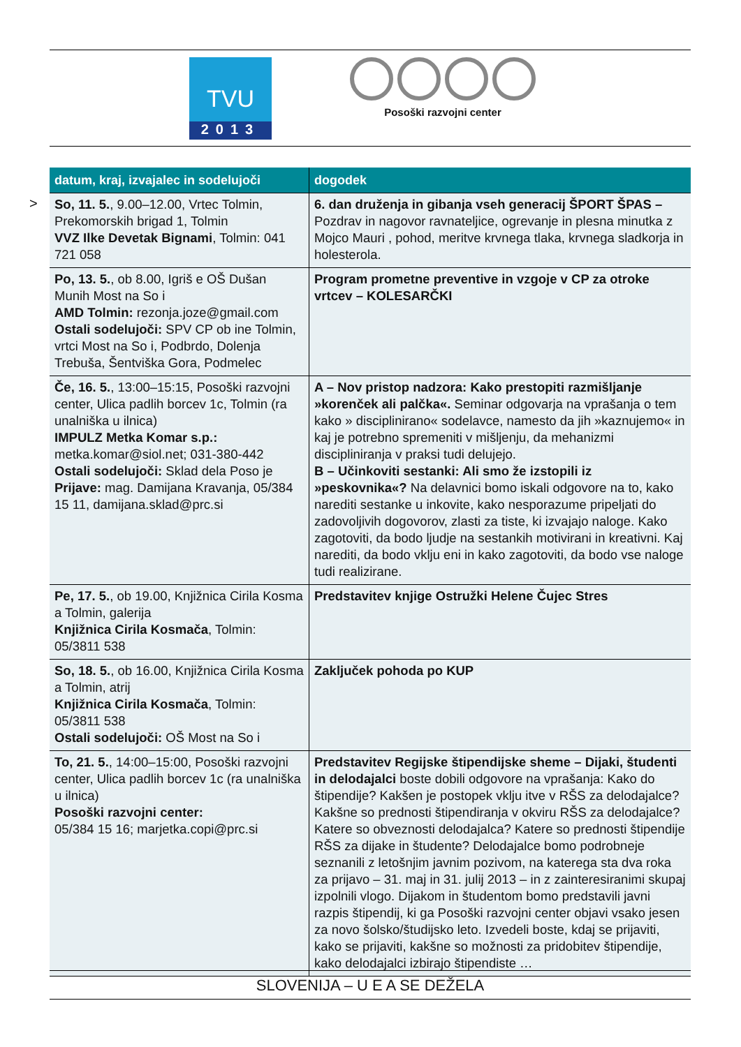TVU
2013
Posoški razvojni center
>
| datum, kraj, izvajalec in sodelujoči | dogodek |
| --- | --- |
| So, 11. 5. , 9.00–12.00, Vrtec Tolmin, Prekomorskih brigad 1, Tolmin VVZ Ilke Devetak Bignami , Tolmin: 041 721 058 | 6. dan druženja in gibanja vseh generacij ŠPORT ŠPAS – Pozdrav in nagovor ravnateljice, ogrevanje in plesna minutka z Mojco Mauri , pohod, meritve krvnega tlaka, krvnega sladkorja in holesterola. |
| Po, 13. 5. , ob 8.00, Igriš e OŠ Dušan Munih Most na So i AMD Tolmin: rezonja.joze@gmail.com Ostali sodelujoči: SPV CP ob ine Tolmin, vrtci Most na So i, Podbrdo, Dolenja Trebuša, Šentviška Gora, Podmelec | Program prometne preventive in vzgoje v CP za otroke vrtcev – KOLESARČKI |
| Če, 16. 5. , 13:00–15:15, Posoški razvojni center, Ulica padlih borcev 1c, Tolmin (ra unalniška u ilnica) IMPULZ Metka Komar s.p.: metka.komar@siol.net; 031-380-442 Ostali sodelujoči: Sklad dela Poso je Prijave: mag. Damijana Kravanja, 05/384 15 11, damijana.sklad@prc.si | A – Nov pristop nadzora: Kako prestopiti razmišljanje »korenček ali palčka«. Seminar odgovarja na vprašanja o tem kako » disciplinirano« sodelavce, namesto da jih »kaznujemo« in kaj je potrebno spremeniti v mišljenju, da mehanizmi discipliniranja v praksi tudi delujejo. B – Učinkoviti sestanki: Ali smo že izstopili iz »peskovnika«? Na delavnici bomo iskali odgovore na to, kako narediti sestanke u inkovite, kako nesporazume pripeljati do zadovoljivih dogovorov, zlasti za tiste, ki izvajajo naloge. Kako zagotoviti, da bodo ljudje na sestankih motivirani in kreativni. Kaj narediti, da bodo vklju eni in kako zagotoviti, da bodo vse naloge tudi realizirane. |
| Pe, 17. 5. , ob 19.00, Knjižnica Cirila Kosma a Tolmin, galerija Knjižnica Cirila Kosmača , Tolmin: 05/3811 538 | Predstavitev knjige Ostružki Helene Čujec Stres |
| So, 18. 5. , ob 16.00, Knjižnica Cirila Kosma a Tolmin, atrij Knjižnica Cirila Kosmača , Tolmin: 05/3811 538 Ostali sodelujoči: OŠ Most na So i | Zaključek pohoda po KUP |
| To, 21. 5. , 14:00–15:00, Posoški razvojni center, Ulica padlih borcev 1c (ra unalniška u ilnica) Posoški razvojni center: 05/384 15 16; marjetka.copi@prc.si | Predstavitev Regijske štipendijske sheme – Dijaki, študenti in delodajalci boste dobili odgovore na vprašanja: Kako do štipendije? Kakšen je postopek vklju itve v RŠS za delodajalce? Kakšne so prednosti štipendiranja v okviru RŠS za delodajalce? Katere so obveznosti delodajalca? Katere so prednosti štipendije RŠS za dijake in študente? Delodajalce bomo podrobneje seznanili z letošnjim javnim pozivom, na katerega sta dva roka za prijavo – 31. maj in 31. julij 2013 – in z zainteresiranimi skupaj izpolnili vlogo. Dijakom in študentom bomo predstavili javni razpis štipendij, ki ga Posoški razvojni center objavi vsako jesen za novo šolsko/študijsko leto. Izvedeli boste, kdaj se prijaviti, kako se prijaviti, kakšne so možnosti za pridobitev štipendije, kako delodajalci izbirajo štipendiste … |
SLOVENIJA – U E A SE DEŽELA